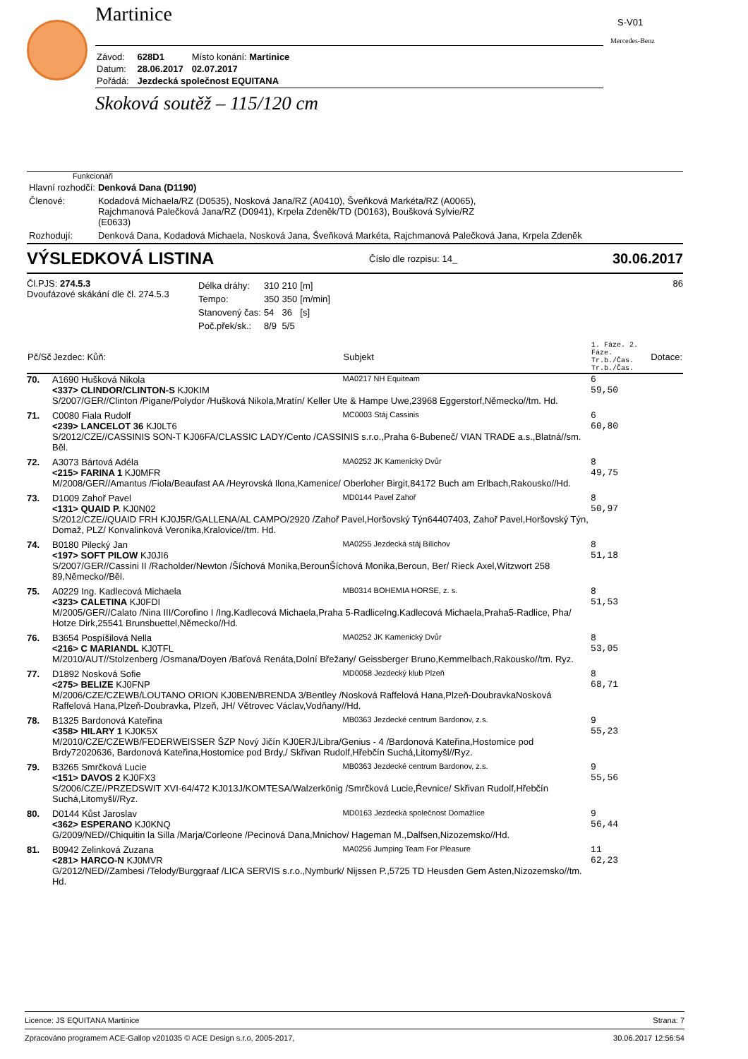S-V01
Mercedes-Benz
Martinice
| Závod: | 628D1 | Místo konání: Martinice |
| Datum: | 28.06.2017 | 02.07.2017 |
| Pořádá: | Jezdecká společnost EQUITANA | |
Skoková soutěž – 115/120 cm
Funkcionáři
| Hlavní rozhodčí: | Denková Dana (D1190) |
| Členové: | Kodadová Michaela/RZ (D0535), Nosková Jana/RZ (A0410), Šveňková Markéta/RZ (A0065), Rajchmanová Palečková Jana/RZ (D0941), Krpela Zdeněk/TD (D0163), Boušková Sylvie/RZ (E0633) |
| Rozhodují: | Denková Dana, Kodadová Michaela, Nosková Jana, Šveňková Markéta, Rajchmanová Palečková Jana, Krpela Zdeněk |
VÝSLEDKOVÁ LISTINA Číslo dle rozpisu: 14_ 30.06.2017
Čl.PJS: 274.5.3
Dvoufázové skákání dle čl. 274.5.3
| Délka dráhy: | 310 | 210 | [m] |
| Tempo: | 350 | 350 | [m/min] |
| Stanovený čas: | 54 | 36 | [s] |
| Poč.přek/sk.: | 8/9 | 5/5 | |
86
| Pč/Sč | Jezdec: Kůň: | Subjekt | 1. Fáze. 2. Fáze. Tr.b./Čas. Tr.b./Čas. | Dotace: |
| --- | --- | --- | --- | --- |
| 70. | A1690 Hušková Nikola <337> CLINDOR/CLINTON-S KJ0KIM | MA0217 NH Equiteam | 6 59,50 | |
| | S/2007/GER//Clinton /Pigane/Polydor /Hušková Nikola,Mratín/ Keller Ute & Hampe Uwe,23968 Eggerstorf,Německo//tm. Hd. | | | |
| 71. | C0080 Fiala Rudolf <239> LANCELOT 36 KJ0LT6 | MC0003 Stáj Cassinis | 6 60,80 | |
| | S/2012/CZE//CASSINIS SON-T KJ06FA/CLASSIC LADY/Cento /CASSINIS s.r.o.,Praha 6-Bubeneč/ VIAN TRADE a.s.,Blatná//sm. Běl. | | | |
| 72. | A3073 Bártová Adéla <215> FARINA 1 KJ0MFR | MA0252 JK Kamenický Dvůr | 8 49,75 | |
| | M/2008/GER//Amantus /Fiola/Beaufast AA /Heyrovská Ilona,Kamenice/ Oberloher Birgit,84172 Buch am Erlbach,Rakousko//Hd. | | | |
| 73. | D1009 Zahoř Pavel <131> QUAID P. KJ0N02 | MD0144 Pavel Zahoř | 8 50,97 | |
| | S/2012/CZE//QUAID FRH KJ0J5R/GALLENA/AL CAMPO/2920 /Zahoř Pavel,Horšovský Týn64407403, Zahoř Pavel,Horšovský Týn, Domaž, PLZ/ Konvalinková Veronika,Kralovice//tm. Hd. | | | |
| 74. | B0180 Pilecký Jan <197> SOFT PILOW KJ0JI6 | MA0255 Jezdecká stáj Bílichov | 8 51,18 | |
| | S/2007/GER//Cassini II /Racholder/Newton /Šíchová Monika,BerounŠíchová Monika,Beroun, Ber/ Rieck Axel,Witzwort 258 89,Německo//Běl. | | | |
| 75. | A0229 Ing. Kadlecová Michaela <323> CALETINA KJ0FDI | MB0314 BOHEMIA HORSE, z. s. | 8 51,53 | |
| | M/2005/GER//Calato /Nina III/Corofino I /Ing.Kadlecová Michaela,Praha 5-RadliceIng.Kadlecová Michaela,Praha5-Radlice, Pha/ Hotze Dirk,25541 Brunsbuettel,Německo//Hd. | | | |
| 76. | B3654 Pospíšilová Nella <216> C MARIANDL KJ0TFL | MA0252 JK Kamenický Dvůr | 8 53,05 | |
| | M/2010/AUT//Stolzenberg /Osmana/Doyen /Baťová Renáta,Dolní Břežany/ Geissberger Bruno,Kemmelbach,Rakousko//tm. Ryz. | | | |
| 77. | D1892 Nosková Sofie <275> BELIZE KJ0FNP | MD0058 Jezdecký klub Plzeň | 8 68,71 | |
| | M/2006/CZE/CZEWB/LOUTANO ORION KJ0BEN/BRENDA 3/Bentley /Nosková Raffelová Hana,Plzeň-DoubravkaNosková Raffelová Hana,Plzeň-Doubravka, Plzeň, JH/ Větrovec Václav,Vodňany//Hd. | | | |
| 78. | B1325 Bardonová Kateřina <358> HILARY 1 KJ0K5X | MB0363 Jezdecké centrum Bardonov, z.s. | 9 55,23 | |
| | M/2010/CZE/CZEWB/FEDERWEISSER ŠZP Nový Jičín KJ0ERJ/Libra/Genius - 4 /Bardonová Kateřina,Hostomice pod Brdy72020636, Bardonová Kateřina,Hostomice pod Brdy,/ Skřivan Rudolf,Hřebčín Suchá,Litomyšl//Ryz. | | | |
| 79. | B3265 Smrčková Lucie <151> DAVOS 2 KJ0FX3 | MB0363 Jezdecké centrum Bardonov, z.s. | 9 55,56 | |
| | S/2006/CZE//PRZEDSWIT XVI-64/472 KJ013J/KOMTESA/Walzerkönig /Smrčková Lucie,Řevnice/ Skřivan Rudolf,Hřebčín Suchá,Litomyšl//Ryz. | | | |
| 80. | D0144 Kůst Jaroslav <362> ESPERANO KJ0KNQ | MD0163 Jezdecká společnost Domažlice | 9 56,44 | |
| | G/2009/NED//Chiquitin la Silla /Marja/Corleone /Pecinová Dana,Mnichov/ Hageman M.,Dalfsen,Nizozemsko//Hd. | | | |
| 81. | B0942 Zelinková Zuzana <281> HARCO-N KJ0MVR | MA0256 Jumping Team For Pleasure | 11 62,23 | |
| | G/2012/NED//Zambesi /Telody/Burggraaf /LICA SERVIS s.r.o.,Nymburk/ Nijssen P.,5725 TD Heusden Gem Asten,Nizozemsko//tm. Hd. | | | |
Licence: JS EQUITANA Martinice Strana: 7
Zpracováno programem ACE-Gallop v201035 © ACE Design s.r.o, 2005-2017, 30.06.2017 12:56:54